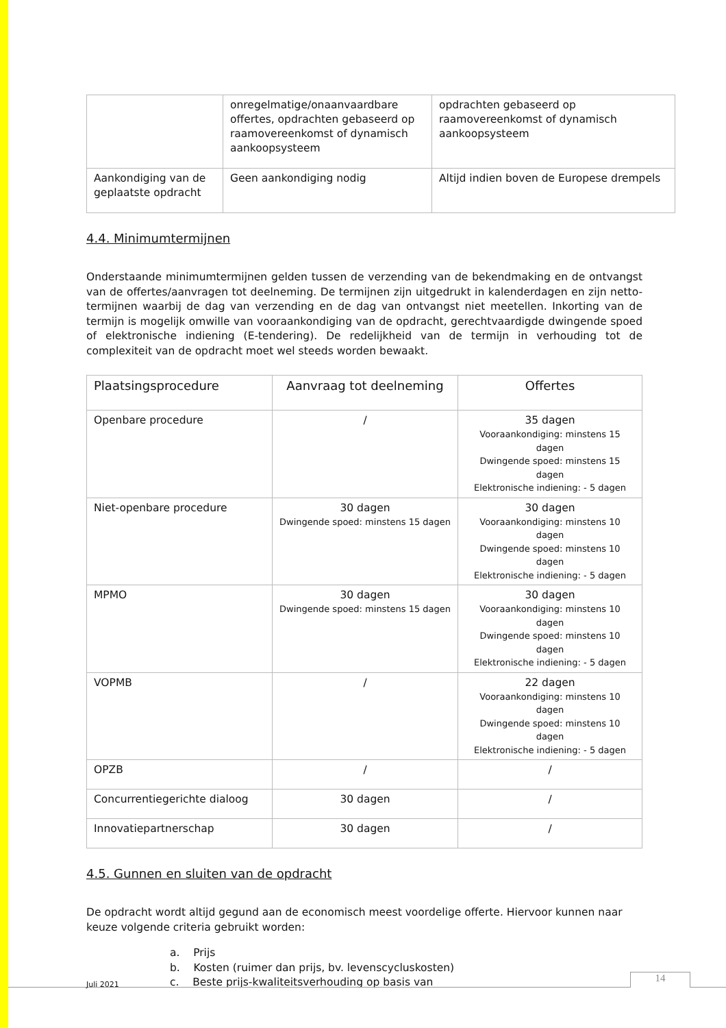| | onregelmatige/onaanvaardbare offertes, opdrachten gebaseerd op raamovereenkomst of dynamisch aankoopsysteem | opdrachten gebaseerd op raamovereenkomst of dynamisch aankoopsysteem |
| Aankondiging van de geplaatste opdracht | Geen aankondiging nodig | Altijd indien boven de Europese drempels |
4.4. Minimumtermijnen
Onderstaande minimumtermijnen gelden tussen de verzending van de bekendmaking en de ontvangst van de offertes/aanvragen tot deelneming. De termijnen zijn uitgedrukt in kalenderdagen en zijn netto-termijnen waarbij de dag van verzending en de dag van ontvangst niet meetellen. Inkorting van de termijn is mogelijk omwille van vooraankondiging van de opdracht, gerechtvaardigde dwingende spoed of elektronische indiening (E-tendering). De redelijkheid van de termijn in verhouding tot de complexiteit van de opdracht moet wel steeds worden bewaakt.
| Plaatsingsprocedure | Aanvraag tot deelneming | Offertes |
| --- | --- | --- |
| Openbare procedure | / | 35 dagen Vooraankondiging: minstens 15 dagen Dwingende spoed: minstens 15 dagen Elektronische indiening: - 5 dagen |
| Niet-openbare procedure | 30 dagen Dwingende spoed: minstens 15 dagen | 30 dagen Vooraankondiging: minstens 10 dagen Dwingende spoed: minstens 10 dagen Elektronische indiening: - 5 dagen |
| MPMO | 30 dagen Dwingende spoed: minstens 15 dagen | 30 dagen Vooraankondiging: minstens 10 dagen Dwingende spoed: minstens 10 dagen Elektronische indiening: - 5 dagen |
| VOPMB | / | 22 dagen Vooraankondiging: minstens 10 dagen Dwingende spoed: minstens 10 dagen Elektronische indiening: - 5 dagen |
| OPZB | / | / |
| Concurrentiegerichte dialoog | 30 dagen | / |
| Innovatiepartnerschap | 30 dagen | / |
4.5. Gunnen en sluiten van de opdracht
De opdracht wordt altijd gegund aan de economisch meest voordelige offerte. Hiervoor kunnen naar keuze volgende criteria gebruikt worden:
a. Prijs
b. Kosten (ruimer dan prijs, bv. levenscycluskosten)
c. Beste prijs-kwaliteitsverhouding op basis van
Juli 2021
14